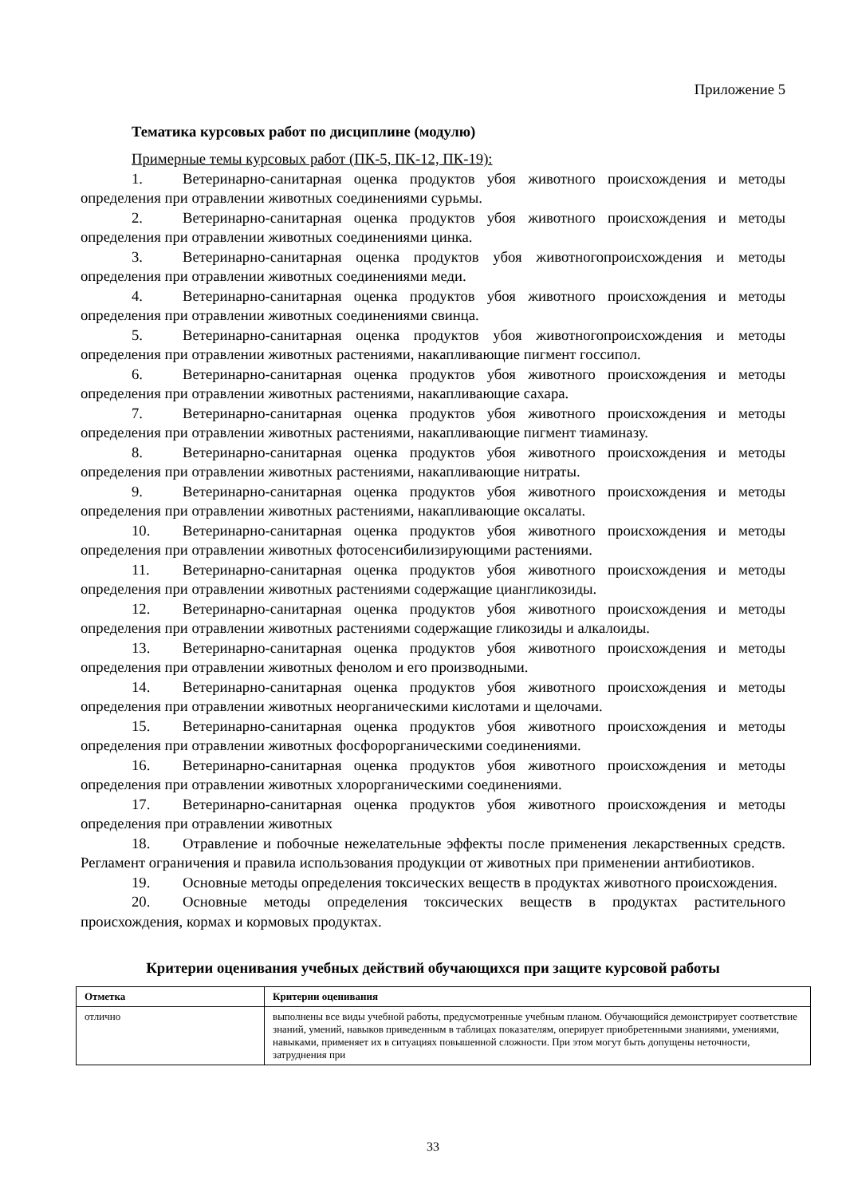Приложение 5
Тематика курсовых работ по дисциплине (модулю)
Примерные темы курсовых работ (ПК-5, ПК-12, ПК-19):
1. Ветеринарно-санитарная оценка продуктов убоя животного происхождения и методы определения при отравлении животных соединениями сурьмы.
2. Ветеринарно-санитарная оценка продуктов убоя животного происхождения и методы определения при отравлении животных соединениями цинка.
3. Ветеринарно-санитарная оценка продуктов убоя животногопроисхождения и методы определения при отравлении животных соединениями меди.
4. Ветеринарно-санитарная оценка продуктов убоя животного происхождения и методы определения при отравлении животных соединениями свинца.
5. Ветеринарно-санитарная оценка продуктов убоя животногопроисхождения и методы определения при отравлении животных растениями, накапливающие пигмент госсипол.
6. Ветеринарно-санитарная оценка продуктов убоя животного происхождения и методы определения при отравлении животных растениями, накапливающие сахара.
7. Ветеринарно-санитарная оценка продуктов убоя животного происхождения и методы определения при отравлении животных растениями, накапливающие пигмент тиаминазу.
8. Ветеринарно-санитарная оценка продуктов убоя животного происхождения и методы определения при отравлении животных растениями, накапливающие нитраты.
9. Ветеринарно-санитарная оценка продуктов убоя животного происхождения и методы определения при отравлении животных растениями, накапливающие оксалаты.
10. Ветеринарно-санитарная оценка продуктов убоя животного происхождения и методы определения при отравлении животных фотосенсибилизирующими растениями.
11. Ветеринарно-санитарная оценка продуктов убоя животного происхождения и методы определения при отравлении животных растениями содержащие циангликозиды.
12. Ветеринарно-санитарная оценка продуктов убоя животного происхождения и методы определения при отравлении животных растениями содержащие гликозиды и алкалоиды.
13. Ветеринарно-санитарная оценка продуктов убоя животного происхождения и методы определения при отравлении животных фенолом и его производными.
14. Ветеринарно-санитарная оценка продуктов убоя животного происхождения и методы определения при отравлении животных неорганическими кислотами и щелочами.
15. Ветеринарно-санитарная оценка продуктов убоя животного происхождения и методы определения при отравлении животных фосфорорганическими соединениями.
16. Ветеринарно-санитарная оценка продуктов убоя животного происхождения и методы определения при отравлении животных хлорорганическими соединениями.
17. Ветеринарно-санитарная оценка продуктов убоя животного происхождения и методы определения при отравлении животных
18. Отравление и побочные нежелательные эффекты после применения лекарственных средств. Регламент ограничения и правила использования продукции от животных при применении антибиотиков.
19. Основные методы определения токсических веществ в продуктах животного происхождения.
20. Основные методы определения токсических веществ в продуктах растительного происхождения, кормах и кормовых продуктах.
Критерии оценивания учебных действий обучающихся при защите курсовой работы
| Отметка | Критерии оценивания |
| --- | --- |
| отлично | выполнены все виды учебной работы, предусмотренные учебным планом. Обучающийся демонстрирует соответствие знаний, умений, навыков приведенным в таблицах показателям, оперирует приобретенными знаниями, умениями, навыками, применяет их в ситуациях повышенной сложности. При этом могут быть допущены неточности, затруднения при |
33